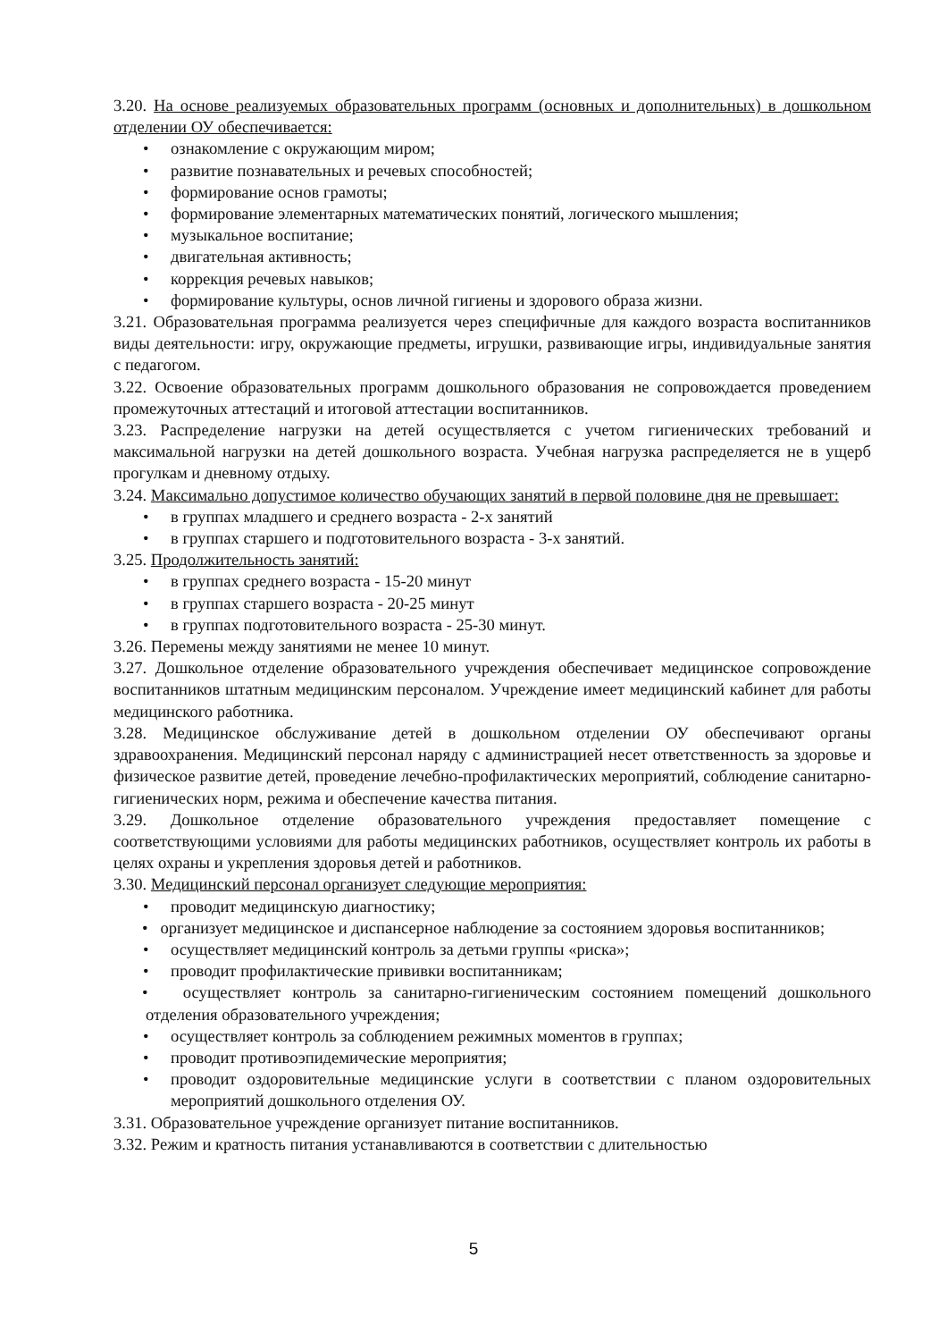3.20. На основе реализуемых образовательных программ (основных и дополнительных) в дошкольном отделении ОУ обеспечивается:
• ознакомление с окружающим миром;
• развитие познавательных и речевых способностей;
• формирование основ грамоты;
• формирование элементарных математических понятий, логического мышления;
• музыкальное воспитание;
• двигательная активность;
• коррекция речевых навыков;
• формирование культуры, основ личной гигиены и здорового образа жизни.
3.21. Образовательная программа реализуется через специфичные для каждого возраста воспитанников виды деятельности: игру, окружающие предметы, игрушки, развивающие игры, индивидуальные занятия с педагогом.
3.22. Освоение образовательных программ дошкольного образования не сопровождается проведением промежуточных аттестаций и итоговой аттестации воспитанников.
3.23. Распределение нагрузки на детей осуществляется с учетом гигиенических требований и максимальной нагрузки на детей дошкольного возраста. Учебная нагрузка распределяется не в ущерб прогулкам и дневному отдыху.
3.24. Максимально допустимое количество обучающих занятий в первой половине дня не превышает:
• в группах младшего и среднего возраста - 2-х занятий
• в группах старшего и подготовительного возраста - 3-х занятий.
3.25. Продолжительность занятий:
• в группах среднего возраста - 15-20 минут
• в группах старшего возраста - 20-25 минут
• в группах подготовительного возраста - 25-30 минут.
3.26. Перемены между занятиями не менее 10 минут.
3.27. Дошкольное отделение образовательного учреждения обеспечивает медицинское сопровождение воспитанников штатным медицинским персоналом. Учреждение имеет медицинский кабинет для работы медицинского работника.
3.28. Медицинское обслуживание детей в дошкольном отделении ОУ обеспечивают органы здравоохранения. Медицинский персонал наряду с администрацией несет ответственность за здоровье и физическое развитие детей, проведение лечебно-профилактических мероприятий, соблюдение санитарно-гигиенических норм, режима и обеспечение качества питания.
3.29. Дошкольное отделение образовательного учреждения предоставляет помещение с соответствующими условиями для работы медицинских работников, осуществляет контроль их работы в целях охраны и укрепления здоровья детей и работников.
3.30. Медицинский персонал организует следующие мероприятия:
• проводит медицинскую диагностику;
• организует медицинское и диспансерное наблюдение за состоянием здоровья воспитанников;
• осуществляет медицинский контроль за детьми группы «риска»;
• проводит профилактические прививки воспитанникам;
• осуществляет контроль за санитарно-гигиеническим состоянием помещений дошкольного отделения образовательного учреждения;
• осуществляет контроль за соблюдением режимных моментов в группах;
• проводит противоэпидемические мероприятия;
• проводит оздоровительные медицинские услуги в соответствии с планом оздоровительных мероприятий дошкольного отделения ОУ.
3.31. Образовательное учреждение организует питание воспитанников.
3.32. Режим и кратность питания устанавливаются в соответствии с длительностью
5